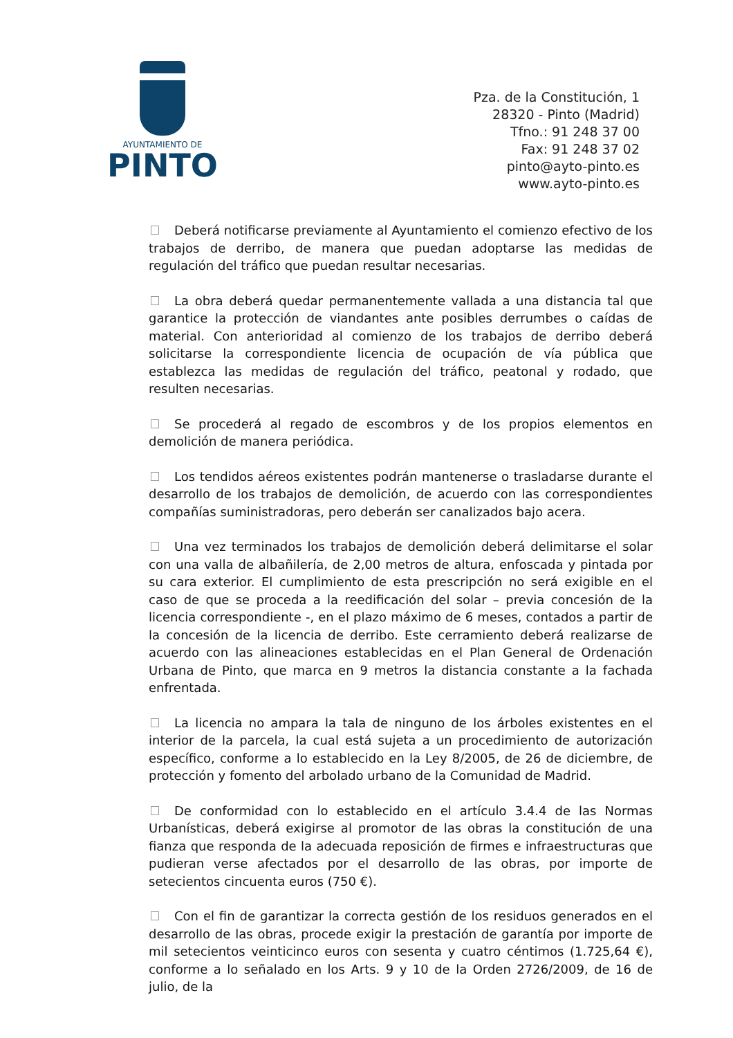AYUNTAMIENTO DE
PINTO
Pza. de la Constitución, 1
28320 - Pinto (Madrid)
Tfno.: 91 248 37 00
Fax: 91 248 37 02
pinto@ayto-pinto.es
www.ayto-pinto.es
Deberá notificarse previamente al Ayuntamiento el comienzo efectivo de los trabajos de derribo, de manera que puedan adoptarse las medidas de regulación del tráfico que puedan resultar necesarias.
La obra deberá quedar permanentemente vallada a una distancia tal que garantice la protección de viandantes ante posibles derrumbes o caídas de material. Con anterioridad al comienzo de los trabajos de derribo deberá solicitarse la correspondiente licencia de ocupación de vía pública que establezca las medidas de regulación del tráfico, peatonal y rodado, que resulten necesarias.
Se procederá al regado de escombros y de los propios elementos en demolición de manera periódica.
Los tendidos aéreos existentes podrán mantenerse o trasladarse durante el desarrollo de los trabajos de demolición, de acuerdo con las correspondientes compañías suministradoras, pero deberán ser canalizados bajo acera.
Una vez terminados los trabajos de demolición deberá delimitarse el solar con una valla de albañilería, de 2,00 metros de altura, enfoscada y pintada por su cara exterior. El cumplimiento de esta prescripción no será exigible en el caso de que se proceda a la reedificación del solar – previa concesión de la licencia correspondiente -, en el plazo máximo de 6 meses, contados a partir de la concesión de la licencia de derribo. Este cerramiento deberá realizarse de acuerdo con las alineaciones establecidas en el Plan General de Ordenación Urbana de Pinto, que marca en 9 metros la distancia constante a la fachada enfrentada.
La licencia no ampara la tala de ninguno de los árboles existentes en el interior de la parcela, la cual está sujeta a un procedimiento de autorización específico, conforme a lo establecido en la Ley 8/2005, de 26 de diciembre, de protección y fomento del arbolado urbano de la Comunidad de Madrid.
De conformidad con lo establecido en el artículo 3.4.4 de las Normas Urbanísticas, deberá exigirse al promotor de las obras la constitución de una fianza que responda de la adecuada reposición de firmes e infraestructuras que pudieran verse afectados por el desarrollo de las obras, por importe de setecientos cincuenta euros (750 €).
Con el fin de garantizar la correcta gestión de los residuos generados en el desarrollo de las obras, procede exigir la prestación de garantía por importe de mil setecientos veinticinco euros con sesenta y cuatro céntimos (1.725,64 €), conforme a lo señalado en los Arts. 9 y 10 de la Orden 2726/2009, de 16 de julio, de la